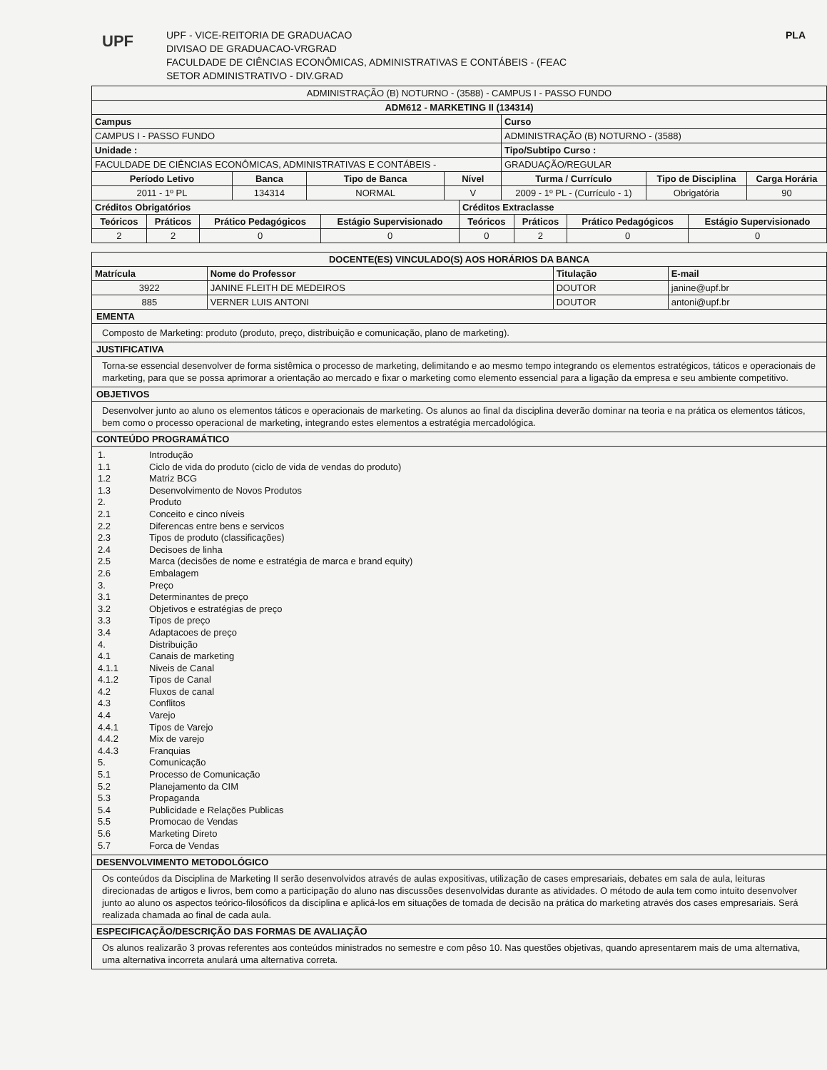UPF
UPF - VICE-REITORIA DE GRADUACAO
DIVISAO DE GRADUACAO-VRGRAD
FACULDADE DE CIÊNCIAS ECONÔMICAS, ADMINISTRATIVAS E CONTÁBEIS - (FEAC
SETOR ADMINISTRATIVO - DIV.GRAD
PLA
| ADMINISTRAÇÃO (B) NOTURNO - (3588) - CAMPUS I - PASSO FUNDO | | | | | | |
| ADM612 - MARKETING II (134314) | | | | | | |
| Campus | | | | Curso | | |
| CAMPUS I - PASSO FUNDO | | | | ADMINISTRAÇÃO (B) NOTURNO - (3588) | | |
| Unidade : | | | | Tipo/Subtipo Curso : | | |
| FACULDADE DE CIÊNCIAS ECONÔMICAS, ADMINISTRATIVAS E CONTÁBEIS - | | | | GRADUAÇÃO/REGULAR | | |
| Período Letivo | Banca | Tipo de Banca | Nível | Turma / Currículo | Tipo de Disciplina | Carga Horária |
| 2011 - 1º PL | 134314 | NORMAL | V | 2009 - 1º PL - (Currículo - 1) | Obrigatória | 90 |
| Créditos Obrigatórios | | | | Créditos Extraclasse | | | |
| --- | --- | --- | --- | --- | --- | --- | --- |
| Teóricos | Práticos | Prático Pedagógicos | Estágio Supervisionado | Teóricos | Práticos | Prático Pedagógicos | Estágio Supervisionado |
| 2 | 2 | 0 | 0 | 0 | 2 | 0 | 0 |
| DOCENTE(ES) VINCULADO(S) AOS HORÁRIOS DA BANCA | | | |
| --- | --- | --- | --- |
| Matrícula | Nome do Professor | Titulação | E-mail |
| 3922 | JANINE FLEITH DE MEDEIROS | DOUTOR | janine@upf.br |
| 885 | VERNER LUIS ANTONI | DOUTOR | antoni@upf.br |
EMENTA
Composto de Marketing: produto (produto, preço, distribuição e comunicação, plano de marketing).
JUSTIFICATIVA
Torna-se essencial desenvolver de forma sistêmica o processo de marketing, delimitando e ao mesmo tempo integrando os elementos estratégicos, táticos e operacionais de marketing, para que se possa aprimorar a orientação ao mercado e fixar o marketing como elemento essencial para a ligação da empresa e seu ambiente competitivo.
OBJETIVOS
Desenvolver junto ao aluno os elementos táticos e operacionais de marketing. Os alunos ao final da disciplina deverão dominar na teoria e na prática os elementos táticos, bem como o processo operacional de marketing, integrando estes elementos a estratégia mercadológica.
CONTEÚDO PROGRAMÁTICO
1. Introdução
1.1 Ciclo de vida do produto (ciclo de vida de vendas do produto)
1.2 Matriz BCG
1.3 Desenvolvimento de Novos Produtos
2. Produto
2.1 Conceito e cinco níveis
2.2 Diferencas entre bens e servicos
2.3 Tipos de produto (classificações)
2.4 Decisoes de linha
2.5 Marca (decisões de nome e estratégia de marca e brand equity)
2.6 Embalagem
3. Preço
3.1 Determinantes de preço
3.2 Objetivos e estratégias de preço
3.3 Tipos de preço
3.4 Adaptacoes de preço
4. Distribuição
4.1 Canais de marketing
4.1.1 Niveis de Canal
4.1.2 Tipos de Canal
4.2 Fluxos de canal
4.3 Conflitos
4.4 Varejo
4.4.1 Tipos de Varejo
4.4.2 Mix de varejo
4.4.3 Franquias
5. Comunicação
5.1 Processo de Comunicação
5.2 Planejamento da CIM
5.3 Propaganda
5.4 Publicidade e Relações Publicas
5.5 Promocao de Vendas
5.6 Marketing Direto
5.7 Forca de Vendas
DESENVOLVIMENTO METODOLÓGICO
Os conteúdos da Disciplina de Marketing II serão desenvolvidos através de aulas expositivas, utilização de cases empresariais, debates em sala de aula, leituras direcionadas de artigos e livros, bem como a participação do aluno nas discussões desenvolvidas durante as atividades. O método de aula tem como intuito desenvolver junto ao aluno os aspectos teórico-filosóficos da disciplina e aplicá-los em situações de tomada de decisão na prática do marketing através dos cases empresariais. Será realizada chamada ao final de cada aula.
ESPECIFICAÇÃO/DESCRIÇÃO DAS FORMAS DE AVALIAÇÃO
Os alunos realizarão 3 provas referentes aos conteúdos ministrados no semestre e com pêso 10. Nas questões objetivas, quando apresentarem mais de uma alternativa, uma alternativa incorreta anulará uma alternativa correta.